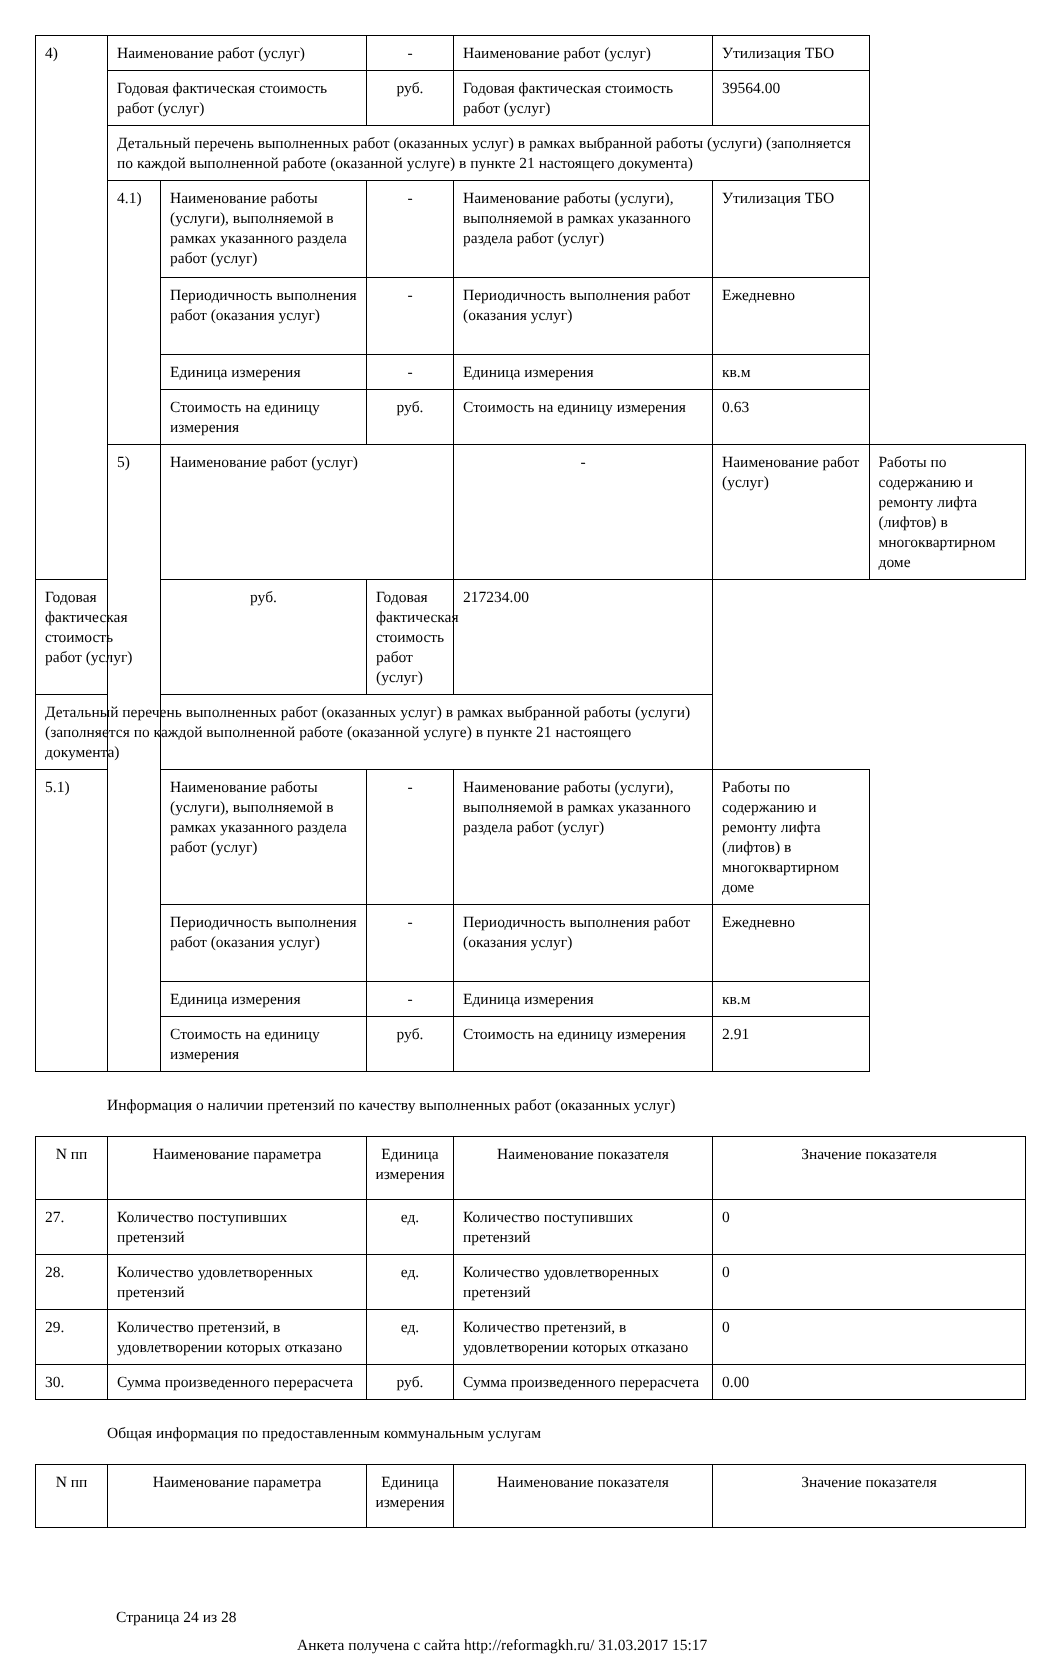| 4) | Наименование работ (услуг) | | - | Наименование работ (услуг) | Утилизация ТБО | |
| | Годовая фактическая стоимость работ (услуг) | | руб. | Годовая фактическая стоимость работ (услуг) | 39564.00 | |
| | Детальный перечень выполненных работ (оказанных услуг) в рамках выбранной работы (услуги) (заполняется по каждой выполненной работе (оказанной услуге) в пункте 21 настоящего документа) | | | | | |
| | 4.1) | Наименование работы (услуги), выполняемой в рамках указанного раздела работ (услуг) | - | Наименование работы (услуги), выполняемой в рамках указанного раздела работ (услуг) | Утилизация ТБО | |
| | | Периодичность выполнения работ (оказания услуг) | - | Периодичность выполнения работ (оказания услуг) | Ежедневно | |
| | | Единица измерения | - | Единица измерения | кв.м | |
| | | Стоимость на единицу измерения | руб. | Стоимость на единицу измерения | 0.63 | |
| | 5) | Наименование работ (услуг) | | - | Наименование работ (услуг) | Работы по содержанию и ремонту лифта (лифтов) в многоквартирном доме |
| Годовая фактическая стоимость работ (услуг) | | руб. | Годовая фактическая стоимость работ (услуг) | 217234.00 | | |
| Детальный перечень выполненных работ (оказанных услуг) в рамках выбранной работы (услуги) (заполняется по каждой выполненной работе (оказанной услуге) в пункте 21 настоящего документа) | | | | | | |
| 5.1) | | Наименование работы (услуги), выполняемой в рамках указанного раздела работ (услуг) | - | Наименование работы (услуги), выполняемой в рамках указанного раздела работ (услуг) | Работы по содержанию и ремонту лифта (лифтов) в многоквартирном доме | |
| | | Периодичность выполнения работ (оказания услуг) | - | Периодичность выполнения работ (оказания услуг) | Ежедневно | |
| | | Единица измерения | - | Единица измерения | кв.м | |
| | | Стоимость на единицу измерения | руб. | Стоимость на единицу измерения | 2.91 | |
Информация о наличии претензий по качеству выполненных работ (оказанных услуг)
| N пп | Наименование параметра | Единица измерения | Наименование показателя | Значение показателя |
| --- | --- | --- | --- | --- |
| 27. | Количество поступивших претензий | ед. | Количество поступивших претензий | 0 |
| 28. | Количество удовлетворенных претензий | ед. | Количество удовлетворенных претензий | 0 |
| 29. | Количество претензий, в удовлетворении которых отказано | ед. | Количество претензий, в удовлетворении которых отказано | 0 |
| 30. | Сумма произведенного перерасчета | руб. | Сумма произведенного перерасчета | 0.00 |
Общая информация по предоставленным коммунальным услугам
| N пп | Наименование параметра | Единица измерения | Наименование показателя | Значение показателя |
| --- | --- | --- | --- | --- |
Страница 24 из 28
Анкета получена с сайта http://reformagkh.ru/ 31.03.2017 15:17